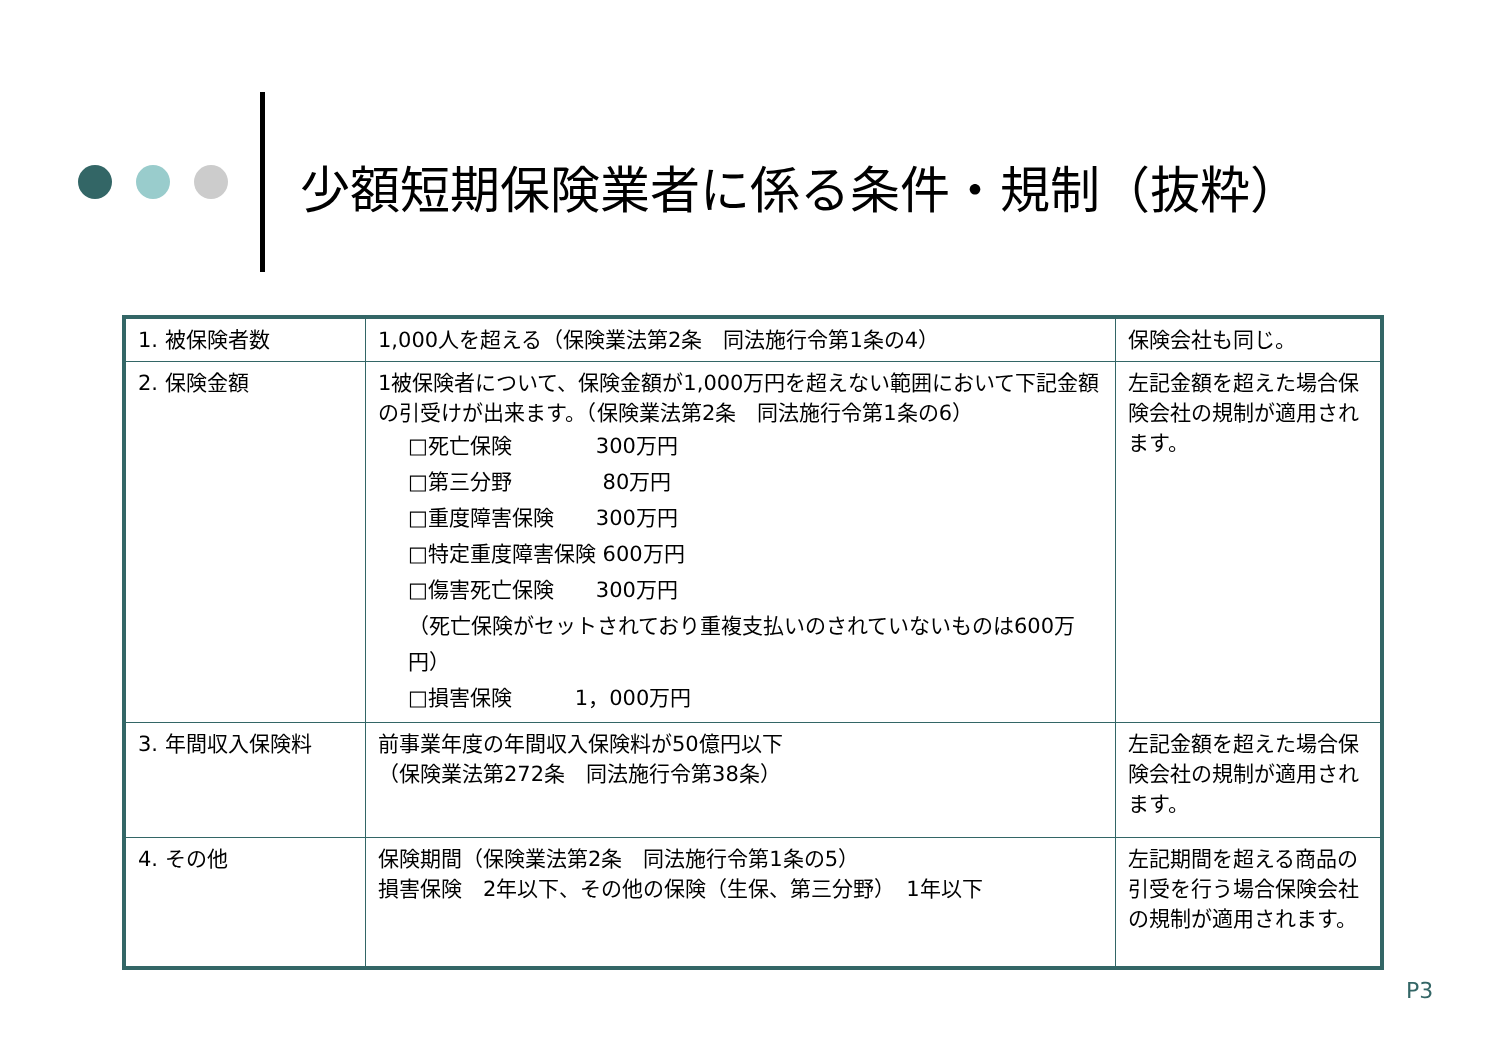少額短期保険業者に係る条件・規制（抜粋）
| 1. 被保険者数 | 1,000人を超える（保険業法第2条 同法施行令第1条の4） | 保険会社も同じ。 |
| 2. 保険金額 | 1被保険者について、保険金額が1,000万円を超えない範囲において下記金額の引受けが出来ます。（保険業法第2条 同法施行令第1条の6） □死亡保険 300万円 □第三分野 80万円 □重度障害保険 300万円 □特定重度障害保険 600万円 □傷害死亡保険 300万円 （死亡保険がセットされており重複支払いのされていないものは600万円） □損害保険 1，000万円 | 左記金額を超えた場合保険会社の規制が適用されます。 |
| 3. 年間収入保険料 | 前事業年度の年間収入保険料が50億円以下 （保険業法第272条 同法施行令第38条） | 左記金額を超えた場合保険会社の規制が適用されます。 |
| 4. その他 | 保険期間（保険業法第2条 同法施行令第1条の5） 損害保険 2年以下、その他の保険（生保、第三分野） 1年以下 | 左記期間を超える商品の引受を行う場合保険会社の規制が適用されます。 |
P3